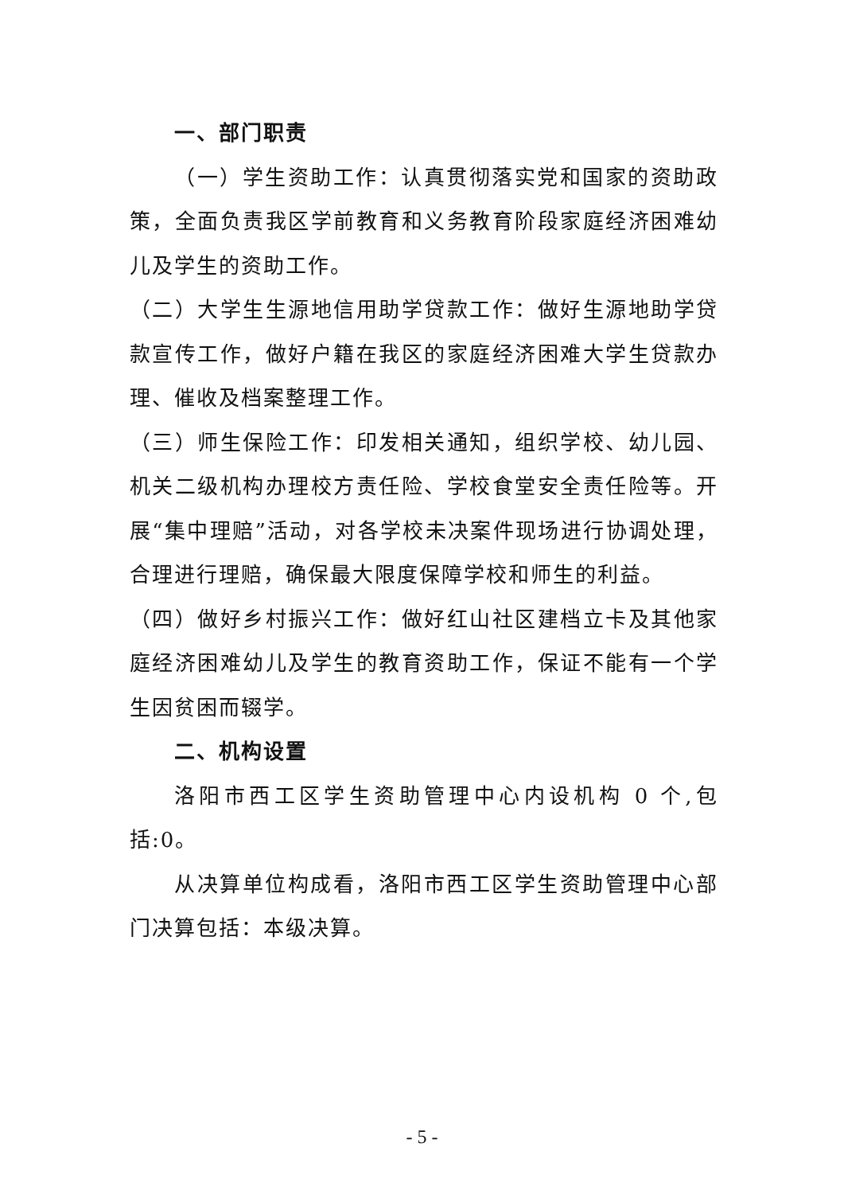一、部门职责
（一）学生资助工作：认真贯彻落实党和国家的资助政策，全面负责我区学前教育和义务教育阶段家庭经济困难幼儿及学生的资助工作。
（二）大学生生源地信用助学贷款工作：做好生源地助学贷款宣传工作，做好户籍在我区的家庭经济困难大学生贷款办理、催收及档案整理工作。
（三）师生保险工作：印发相关通知，组织学校、幼儿园、机关二级机构办理校方责任险、学校食堂安全责任险等。开展“集中理赔”活动，对各学校未决案件现场进行协调处理，合理进行理赔，确保最大限度保障学校和师生的利益。
（四）做好乡村振兴工作：做好红山社区建档立卡及其他家庭经济困难幼儿及学生的教育资助工作，保证不能有一个学生因贫困而辍学。
二、机构设置
洛阳市西工区学生资助管理中心内设机构 0 个,包括:0。
从决算单位构成看，洛阳市西工区学生资助管理中心部门决算包括：本级决算。
- 5 -